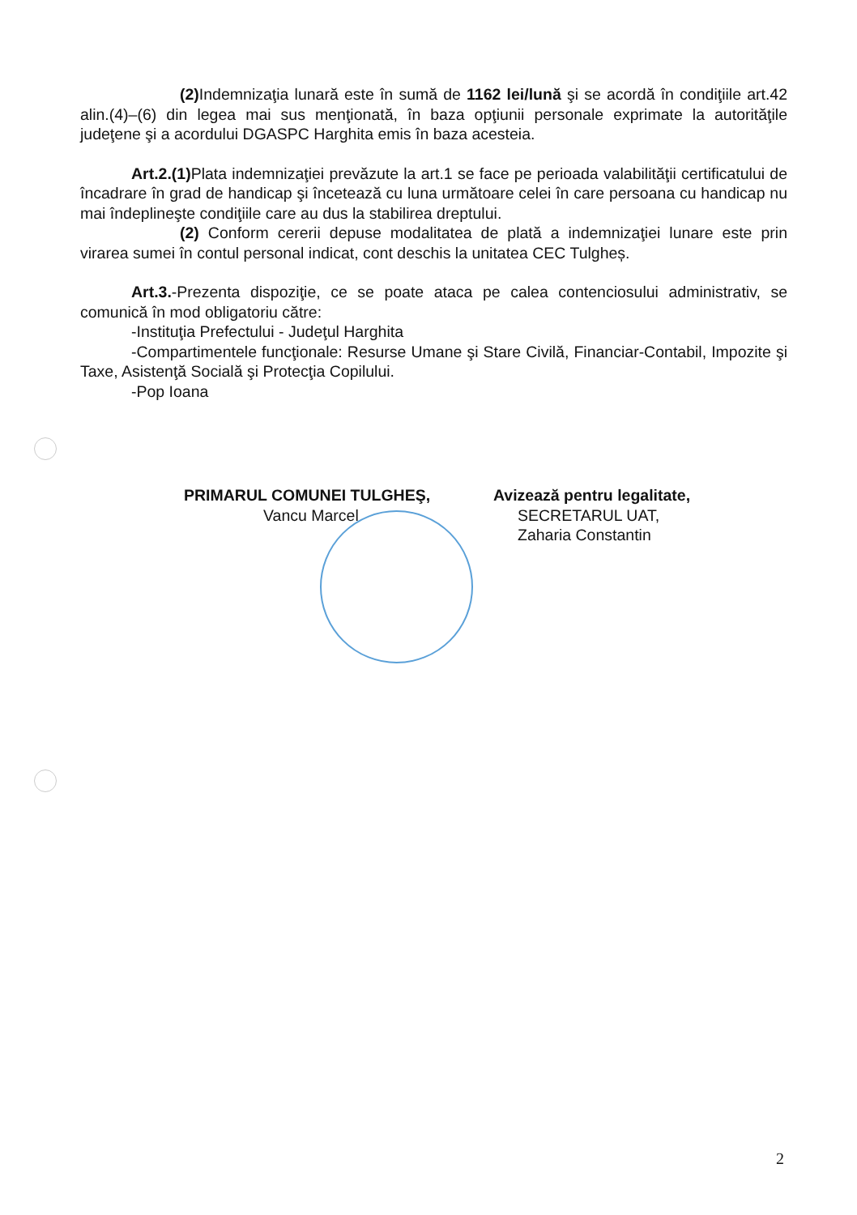(2) Indemnizaţia lunară este în sumă de 1162 lei/lună şi se acordă în condiţiile art.42 alin.(4)–(6) din legea mai sus menţionată, în baza opţiunii personale exprimate la autorităţile judeţene şi a acordului DGASPC Harghita emis în baza acesteia.
Art.2.(1) Plata indemnizaţiei prevăzute la art.1 se face pe perioada valabilităţii certificatului de încadrare în grad de handicap şi încetează cu luna următoare celei în care persoana cu handicap nu mai îndeplineşte condiţiile care au dus la stabilirea dreptului.
(2) Conform cererii depuse modalitatea de plată a indemnizaţiei lunare este prin virarea sumei în contul personal indicat, cont deschis la unitatea CEC Tulgheș.
Art.3.-Prezenta dispoziţie, ce se poate ataca pe calea contenciosului administrativ, se comunică în mod obligatoriu către:
-Instituţia Prefectului - Judeţul Harghita
-Compartimentele funcţionale: Resurse Umane şi Stare Civilă, Financiar-Contabil, Impozite şi Taxe, Asistenţă Socială şi Protecţia Copilului.
-Pop Ioana
PRIMARUL COMUNEI TULGHEŞ,
Vancu Marcel
Avizează pentru legalitate,
SECRETARUL UAT,
Zaharia Constantin
2